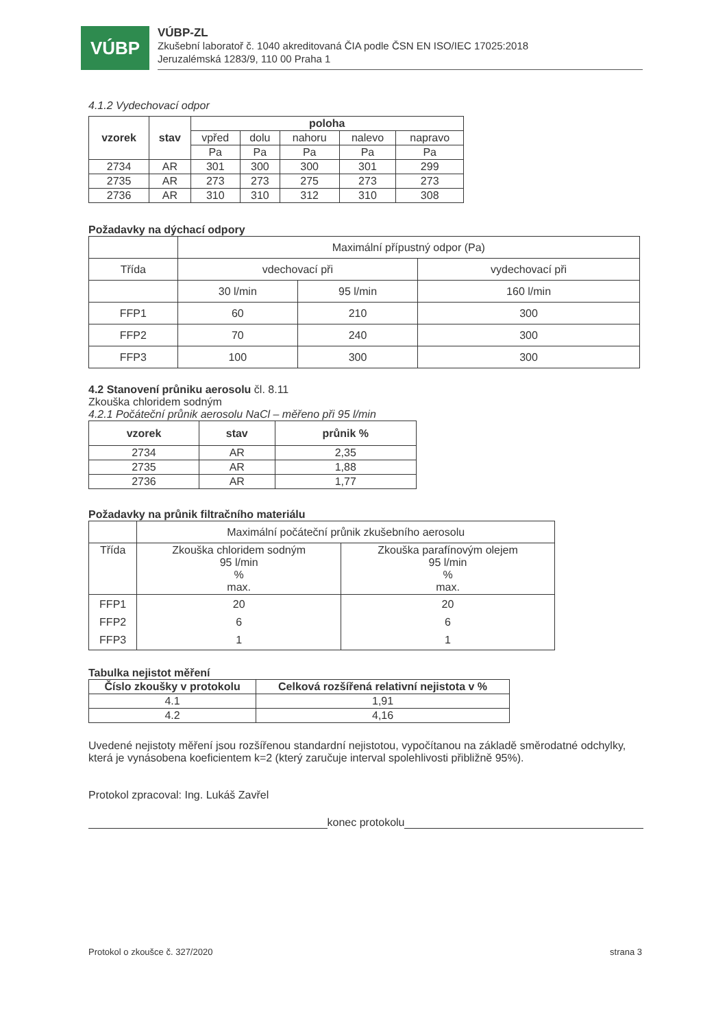VÚBP
VÚBP-ZL
Zkušební laboratoř č. 1040 akreditovaná ČIA podle ČSN EN ISO/IEC 17025:2018
Jeruzalémská 1283/9, 110 00 Praha 1
4.1.2 Vydechovací odpor
| vzorek | stav | poloha | | | | |
| --- | --- | --- | --- | --- | --- | --- |
| | | vpřed | dolu | nahoru | nalevo | napravo |
| | | Pa | Pa | Pa | Pa | Pa |
| 2734 | AR | 301 | 300 | 300 | 301 | 299 |
| 2735 | AR | 273 | 273 | 275 | 273 | 273 |
| 2736 | AR | 310 | 310 | 312 | 310 | 308 |
Požadavky na dýchací odpory
| | Maximální přípustný odpor (Pa) | | |
| Třída | vdechovací při | | vydechovací při |
| | 30 l/min | 95 l/min | 160 l/min |
| FFP1 | 60 | 210 | 300 |
| FFP2 | 70 | 240 | 300 |
| FFP3 | 100 | 300 | 300 |
4.2 Stanovení průniku aerosolu čl. 8.11
Zkouška chloridem sodným
4.2.1 Počáteční průnik aerosolu NaCl – měřeno při 95 l/min
| vzorek | stav | průnik % |
| --- | --- | --- |
| 2734 | AR | 2,35 |
| 2735 | AR | 1,88 |
| 2736 | AR | 1,77 |
Požadavky na průnik filtračního materiálu
| | Maximální počáteční průnik zkušebního aerosolu | |
| Třída | Zkouška chloridem sodným 95 l/min % max. | Zkouška parafínovým olejem 95 l/min % max. |
| FFP1 FFP2 FFP3 | 20 6 1 | 20 6 1 |
Tabulka nejistot měření
| Číslo zkoušky v protokolu | Celková rozšířená relativní nejistota v % |
| --- | --- |
| 4.1 | 1,91 |
| 4.2 | 4,16 |
Uvedené nejistoty měření jsou rozšířenou standardní nejistotou, vypočítanou na základě směrodatné odchylky, která je vynásobena koeficientem k=2 (který zaručuje interval spolehlivosti přibližně 95%).
Protokol zpracoval: Ing. Lukáš Zavřel
konec protokolu
Protokol o zkoušce č. 327/2020 strana 3